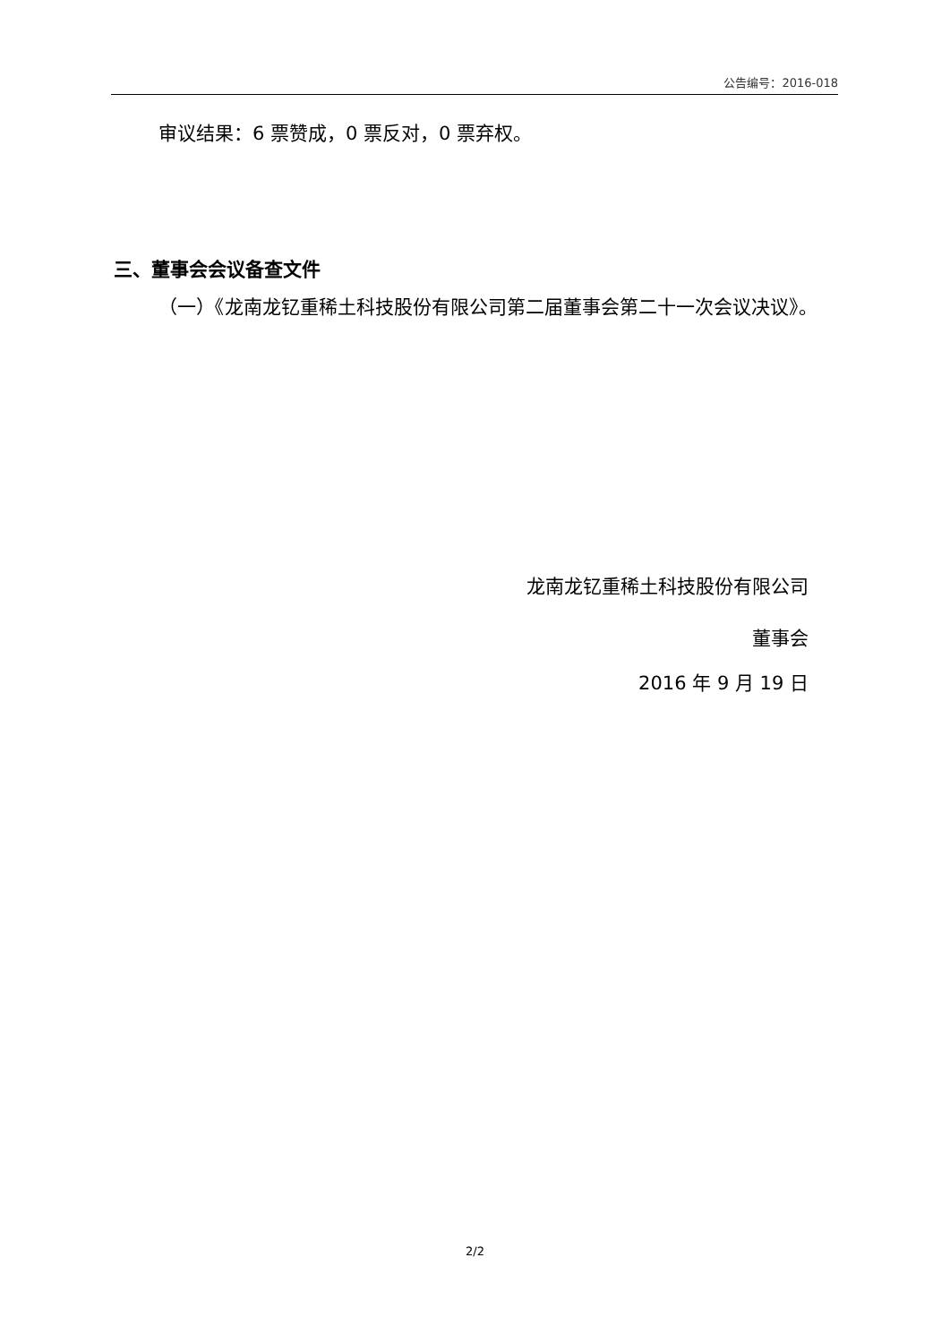公告编号：2016-018
审议结果：6 票赞成，0 票反对，0 票弃权。
三、董事会会议备查文件
（一）《龙南龙钇重稀土科技股份有限公司第二届董事会第二十一次会议决议》。
龙南龙钇重稀土科技股份有限公司
董事会
2016 年 9 月 19 日
2/2